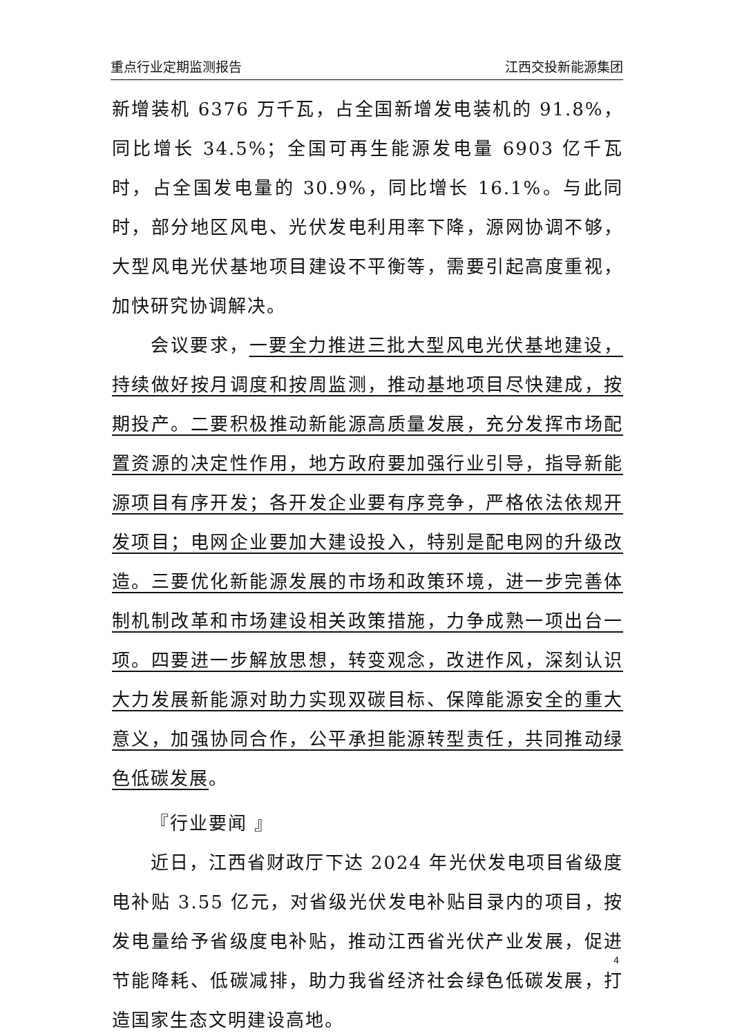重点行业定期监测报告 江西交投新能源集团
新增装机 6376 万千瓦，占全国新增发电装机的 91.8%，同比增长 34.5%；全国可再生能源发电量 6903 亿千瓦时，占全国发电量的 30.9%，同比增长 16.1%。与此同时，部分地区风电、光伏发电利用率下降，源网协调不够，大型风电光伏基地项目建设不平衡等，需要引起高度重视，加快研究协调解决。
会议要求，一要全力推进三批大型风电光伏基地建设，持续做好按月调度和按周监测，推动基地项目尽快建成，按期投产。二要积极推动新能源高质量发展，充分发挥市场配置资源的决定性作用，地方政府要加强行业引导，指导新能源项目有序开发；各开发企业要有序竞争，严格依法依规开发项目；电网企业要加大建设投入，特别是配电网的升级改造。三要优化新能源发展的市场和政策环境，进一步完善体制机制改革和市场建设相关政策措施，力争成熟一项出台一项。四要进一步解放思想，转变观念，改进作风，深刻认识大力发展新能源对助力实现双碳目标、保障能源安全的重大意义，加强协同合作，公平承担能源转型责任，共同推动绿色低碳发展。
『行业要闻 』
近日，江西省财政厅下达 2024 年光伏发电项目省级度电补贴 3.55 亿元，对省级光伏发电补贴目录内的项目，按发电量给予省级度电补贴，推动江西省光伏产业发展，促进节能降耗、低碳减排，助力我省经济社会绿色低碳发展，打造国家生态文明建设高地。
4